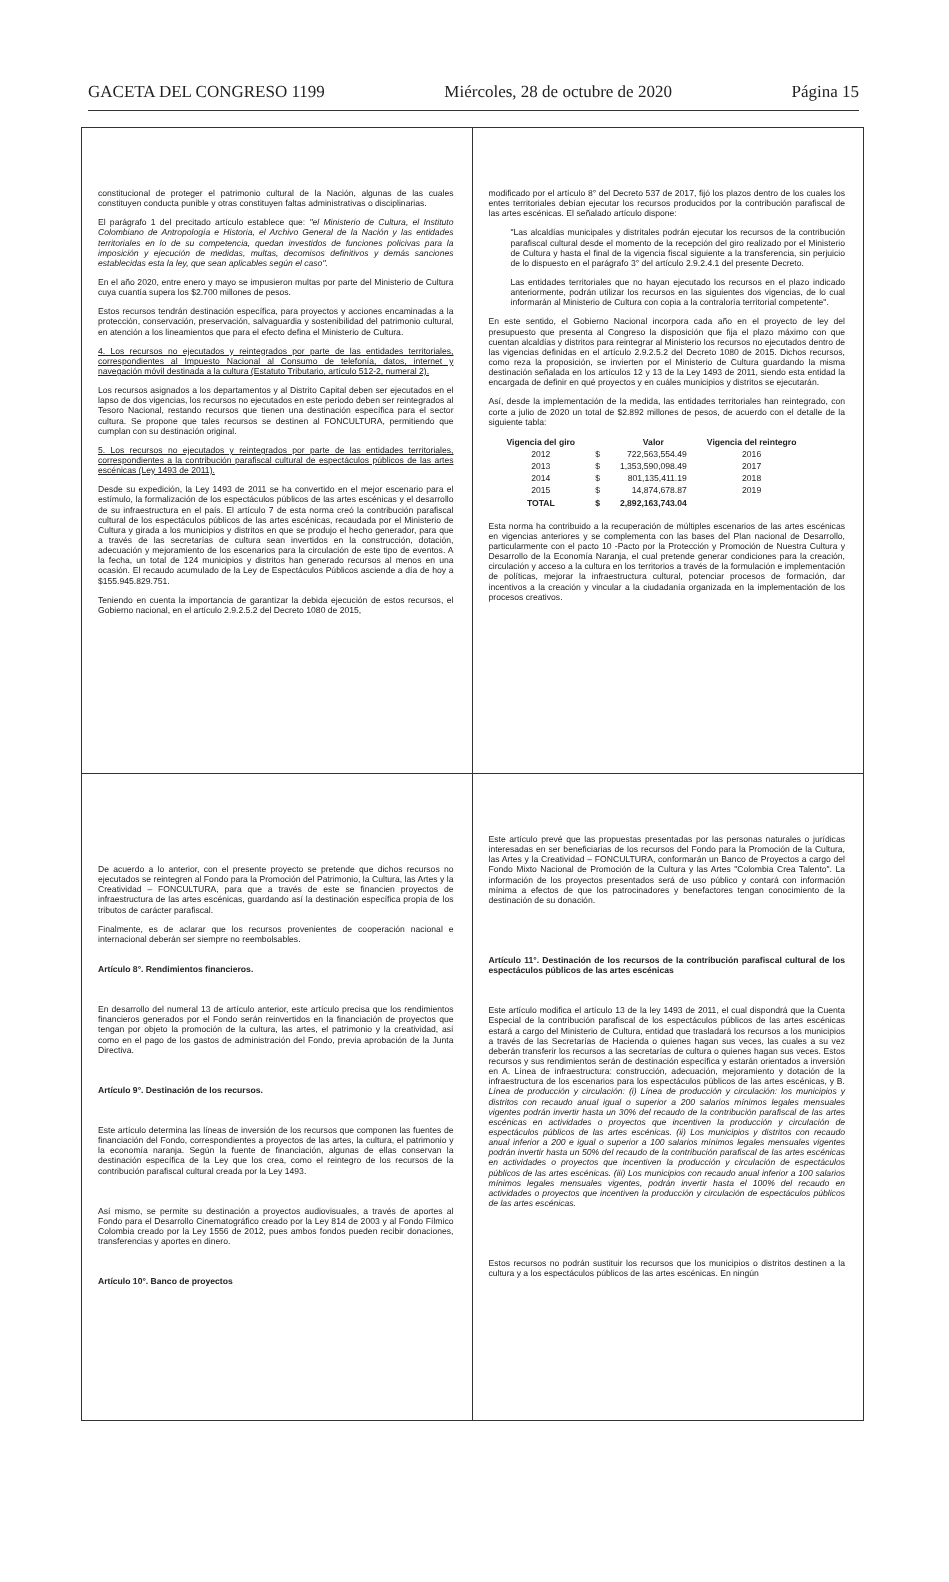GACETA DEL CONGRESO 1199 Miércoles, 28 de octubre de 2020 Página 15
constitucional de proteger el patrimonio cultural de la Nación, algunas de las cuales constituyen conducta punible y otras constituyen faltas administrativas o disciplinarias.
El parágrafo 1 del precitado artículo establece que: "el Ministerio de Cultura, el Instituto Colombiano de Antropología e Historia, el Archivo General de la Nación y las entidades territoriales en lo de su competencia, quedan investidos de funciones policivas para la imposición y ejecución de medidas, multas, decomisos definitivos y demás sanciones establecidas esta la ley, que sean aplicables según el caso".
En el año 2020, entre enero y mayo se impusieron multas por parte del Ministerio de Cultura cuya cuantía supera los $2.700 millones de pesos.
Estos recursos tendrán destinación específica, para proyectos y acciones encaminadas a la protección, conservación, preservación, salvaguardia y sostenibilidad del patrimonio cultural, en atención a los lineamientos que para el efecto defina el Ministerio de Cultura.
4. Los recursos no ejecutados y reintegrados por parte de las entidades territoriales, correspondientes al Impuesto Nacional al Consumo de telefonía, datos, internet y navegación móvil destinada a la cultura (Estatuto Tributario, artículo 512-2, numeral 2).
Los recursos asignados a los departamentos y al Distrito Capital deben ser ejecutados en el lapso de dos vigencias, los recursos no ejecutados en este periodo deben ser reintegrados al Tesoro Nacional, restando recursos que tienen una destinación específica para el sector cultura. Se propone que tales recursos se destinen al FONCULTURA, permitiendo que cumplan con su destinación original.
5. Los recursos no ejecutados y reintegrados por parte de las entidades territoriales, correspondientes a la contribución parafiscal cultural de espectáculos públicos de las artes escénicas (Ley 1493 de 2011).
Desde su expedición, la Ley 1493 de 2011 se ha convertido en el mejor escenario para el estímulo, la formalización de los espectáculos públicos de las artes escénicas y el desarrollo de su infraestructura en el país. El artículo 7 de esta norma creó la contribución parafiscal cultural de los espectáculos públicos de las artes escénicas, recaudada por el Ministerio de Cultura y girada a los municipios y distritos en que se produjo el hecho generador, para que a través de las secretarías de cultura sean invertidos en la construcción, dotación, adecuación y mejoramiento de los escenarios para la circulación de este tipo de eventos. A la fecha, un total de 124 municipios y distritos han generado recursos al menos en una ocasión. El recaudo acumulado de la Ley de Espectáculos Públicos asciende a día de hoy a $155.945.829.751.
Teniendo en cuenta la importancia de garantizar la debida ejecución de estos recursos, el Gobierno nacional, en el artículo 2.9.2.5.2 del Decreto 1080 de 2015,
modificado por el artículo 8° del Decreto 537 de 2017, fijó los plazos dentro de los cuales los entes territoriales debían ejecutar los recursos producidos por la contribución parafiscal de las artes escénicas. El señalado artículo dispone:
"Las alcaldías municipales y distritales podrán ejecutar los recursos de la contribución parafiscal cultural desde el momento de la recepción del giro realizado por el Ministerio de Cultura y hasta el final de la vigencia fiscal siguiente a la transferencia, sin perjuicio de lo dispuesto en el parágrafo 3° del artículo 2.9.2.4.1 del presente Decreto.
Las entidades territoriales que no hayan ejecutado los recursos en el plazo indicado anteriormente, podrán utilizar los recursos en las siguientes dos vigencias, de lo cual informarán al Ministerio de Cultura con copia a la contraloría territorial competente".
En este sentido, el Gobierno Nacional incorpora cada año en el proyecto de ley del presupuesto que presenta al Congreso la disposición que fija el plazo máximo con que cuentan alcaldías y distritos para reintegrar al Ministerio los recursos no ejecutados dentro de las vigencias definidas en el artículo 2.9.2.5.2 del Decreto 1080 de 2015. Dichos recursos, como reza la proposición, se invierten por el Ministerio de Cultura guardando la misma destinación señalada en los artículos 12 y 13 de la Ley 1493 de 2011, siendo esta entidad la encargada de definir en qué proyectos y en cuáles municipios y distritos se ejecutarán.
Así, desde la implementación de la medida, las entidades territoriales han reintegrado, con corte a julio de 2020 un total de $2.892 millones de pesos, de acuerdo con el detalle de la siguiente tabla:
| Vigencia del giro | | Valor | Vigencia del reintegro |
| --- | --- | --- | --- |
| 2012 | $ | 722,563,554.49 | 2016 |
| 2013 | $ | 1,353,590,098.49 | 2017 |
| 2014 | $ | 801,135,411.19 | 2018 |
| 2015 | $ | 14,874,678.87 | 2019 |
| TOTAL | $ | 2,892,163,743.04 | |
Esta norma ha contribuido a la recuperación de múltiples escenarios de las artes escénicas en vigencias anteriores y se complementa con las bases del Plan nacional de Desarrollo, particularmente con el pacto 10 -Pacto por la Protección y Promoción de Nuestra Cultura y Desarrollo de la Economía Naranja, el cual pretende generar condiciones para la creación, circulación y acceso a la cultura en los territorios a través de la formulación e implementación de políticas, mejorar la infraestructura cultural, potenciar procesos de formación, dar incentivos a la creación y vincular a la ciudadanía organizada en la implementación de los procesos creativos.
De acuerdo a lo anterior, con el presente proyecto se pretende que dichos recursos no ejecutados se reintegren al Fondo para la Promoción del Patrimonio, la Cultura, las Artes y la Creatividad – FONCULTURA, para que a través de este se financien proyectos de infraestructura de las artes escénicas, guardando así la destinación específica propia de los tributos de carácter parafiscal.
Finalmente, es de aclarar que los recursos provenientes de cooperación nacional e internacional deberán ser siempre no reembolsables.
Artículo 8°. Rendimientos financieros.
En desarrollo del numeral 13 de artículo anterior, este artículo precisa que los rendimientos financieros generados por el Fondo serán reinvertidos en la financiación de proyectos que tengan por objeto la promoción de la cultura, las artes, el patrimonio y la creatividad, así como en el pago de los gastos de administración del Fondo, previa aprobación de la Junta Directiva.
Artículo 9°. Destinación de los recursos.
Este artículo determina las líneas de inversión de los recursos que componen las fuentes de financiación del Fondo, correspondientes a proyectos de las artes, la cultura, el patrimonio y la economía naranja. Según la fuente de financiación, algunas de ellas conservan la destinación específica de la Ley que los crea, como el reintegro de los recursos de la contribución parafiscal cultural creada por la Ley 1493.
Así mismo, se permite su destinación a proyectos audiovisuales, a través de aportes al Fondo para el Desarrollo Cinematográfico creado por la Ley 814 de 2003 y al Fondo Fílmico Colombia creado por la Ley 1556 de 2012, pues ambos fondos pueden recibir donaciones, transferencias y aportes en dinero.
Artículo 10°. Banco de proyectos
Este artículo prevé que las propuestas presentadas por las personas naturales o jurídicas interesadas en ser beneficiarias de los recursos del Fondo para la Promoción de la Cultura, las Artes y la Creatividad – FONCULTURA, conformarán un Banco de Proyectos a cargo del Fondo Mixto Nacional de Promoción de la Cultura y las Artes "Colombia Crea Talento". La información de los proyectos presentados será de uso público y contará con información mínima a efectos de que los patrocinadores y benefactores tengan conocimiento de la destinación de su donación.
Artículo 11°. Destinación de los recursos de la contribución parafiscal cultural de los espectáculos públicos de las artes escénicas
Este artículo modifica el artículo 13 de la ley 1493 de 2011, el cual dispondrá que la Cuenta Especial de la contribución parafiscal de los espectáculos públicos de las artes escénicas estará a cargo del Ministerio de Cultura, entidad que trasladará los recursos a los municipios a través de las Secretarías de Hacienda o quienes hagan sus veces, las cuales a su vez deberán transferir los recursos a las secretarías de cultura o quienes hagan sus veces. Estos recursos y sus rendimientos serán de destinación específica y estarán orientados a inversión en A. Línea de infraestructura: construcción, adecuación, mejoramiento y dotación de la infraestructura de los escenarios para los espectáculos públicos de las artes escénicas, y B. Línea de producción y circulación: (i) Línea de producción y circulación: los municipios y distritos con recaudo anual igual o superior a 200 salarios mínimos legales mensuales vigentes podrán invertir hasta un 30% del recaudo de la contribución parafiscal de las artes escénicas en actividades o proyectos que incentiven la producción y circulación de espectáculos públicos de las artes escénicas. (ii) Los municipios y distritos con recaudo anual inferior a 200 e igual o superior a 100 salarios mínimos legales mensuales vigentes podrán invertir hasta un 50% del recaudo de la contribución parafiscal de las artes escénicas en actividades o proyectos que incentiven la producción y circulación de espectáculos públicos de las artes escénicas. (iii) Los municipios con recaudo anual inferior a 100 salarios mínimos legales mensuales vigentes, podrán invertir hasta el 100% del recaudo en actividades o proyectos que incentiven la producción y circulación de espectáculos públicos de las artes escénicas.
Estos recursos no podrán sustituir los recursos que los municipios o distritos destinen a la cultura y a los espectáculos públicos de las artes escénicas. En ningún